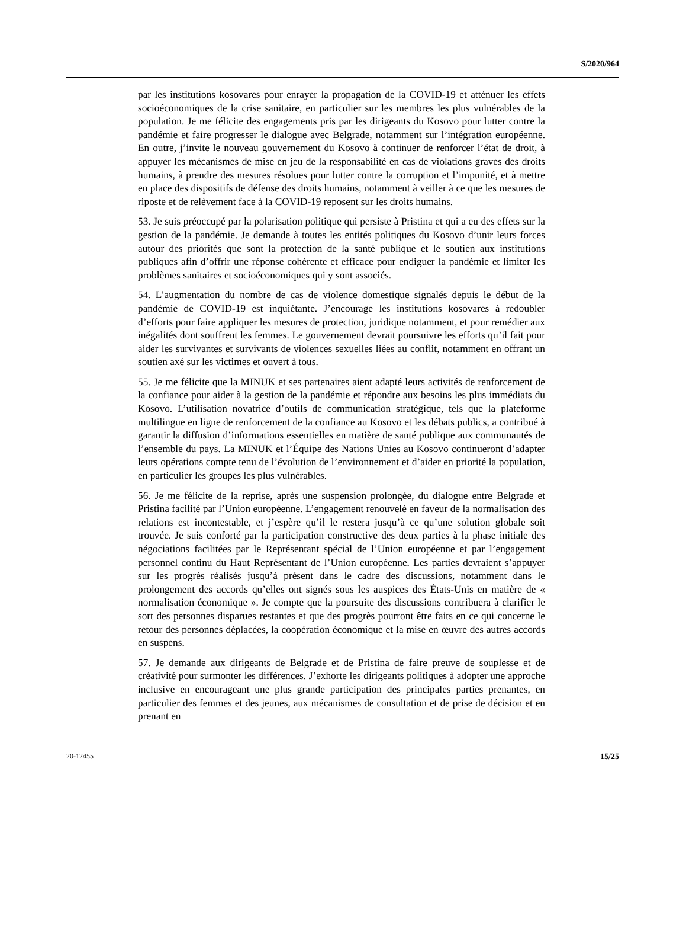S/2020/964
par les institutions kosovares pour enrayer la propagation de la COVID-19 et atténuer les effets socioéconomiques de la crise sanitaire, en particulier sur les membres les plus vulnérables de la population. Je me félicite des engagements pris par les dirigeants du Kosovo pour lutter contre la pandémie et faire progresser le dialogue avec Belgrade, notamment sur l’intégration européenne. En outre, j’invite le nouveau gouvernement du Kosovo à continuer de renforcer l’état de droit, à appuyer les mécanismes de mise en jeu de la responsabilité en cas de violations graves des droits humains, à prendre des mesures résolues pour lutter contre la corruption et l’impunité, et à mettre en place des dispositifs de défense des droits humains, notamment à veiller à ce que les mesures de riposte et de relèvement face à la COVID-19 reposent sur les droits humains.
53. Je suis préoccupé par la polarisation politique qui persiste à Pristina et qui a eu des effets sur la gestion de la pandémie. Je demande à toutes les entités politiques du Kosovo d’unir leurs forces autour des priorités que sont la protection de la santé publique et le soutien aux institutions publiques afin d’offrir une réponse cohérente et efficace pour endiguer la pandémie et limiter les problèmes sanitaires et socioéconomiques qui y sont associés.
54. L’augmentation du nombre de cas de violence domestique signalés depuis le début de la pandémie de COVID-19 est inquiétante. J’encourage les institutions kosovares à redoubler d’efforts pour faire appliquer les mesures de protection, juridique notamment, et pour remédier aux inégalités dont souffrent les femmes. Le gouvernement devrait poursuivre les efforts qu’il fait pour aider les survivantes et survivants de violences sexuelles liées au conflit, notamment en offrant un soutien axé sur les victimes et ouvert à tous.
55. Je me félicite que la MINUK et ses partenaires aient adapté leurs activités de renforcement de la confiance pour aider à la gestion de la pandémie et répondre aux besoins les plus immédiats du Kosovo. L’utilisation novatrice d’outils de communication stratégique, tels que la plateforme multilingue en ligne de renforcement de la confiance au Kosovo et les débats publics, a contribué à garantir la diffusion d’informations essentielles en matière de santé publique aux communautés de l’ensemble du pays. La MINUK et l’Équipe des Nations Unies au Kosovo continueront d’adapter leurs opérations compte tenu de l’évolution de l’environnement et d’aider en priorité la population, en particulier les groupes les plus vulnérables.
56. Je me félicite de la reprise, après une suspension prolongée, du dialogue entre Belgrade et Pristina facilité par l’Union européenne. L’engagement renouvelé en faveur de la normalisation des relations est incontestable, et j’espère qu’il le restera jusqu’à ce qu’une solution globale soit trouvée. Je suis conforté par la participation constructive des deux parties à la phase initiale des négociations facilitées par le Représentant spécial de l’Union européenne et par l’engagement personnel continu du Haut Représentant de l’Union européenne. Les parties devraient s’appuyer sur les progrès réalisés jusqu’à présent dans le cadre des discussions, notamment dans le prolongement des accords qu’elles ont signés sous les auspices des États-Unis en matière de « normalisation économique ». Je compte que la poursuite des discussions contribuera à clarifier le sort des personnes disparues restantes et que des progrès pourront être faits en ce qui concerne le retour des personnes déplacées, la coopération économique et la mise en œuvre des autres accords en suspens.
57. Je demande aux dirigeants de Belgrade et de Pristina de faire preuve de souplesse et de créativité pour surmonter les différences. J’exhorte les dirigeants politiques à adopter une approche inclusive en encourageant une plus grande participation des principales parties prenantes, en particulier des femmes et des jeunes, aux mécanismes de consultation et de prise de décision et en prenant en
20-12455 15/25